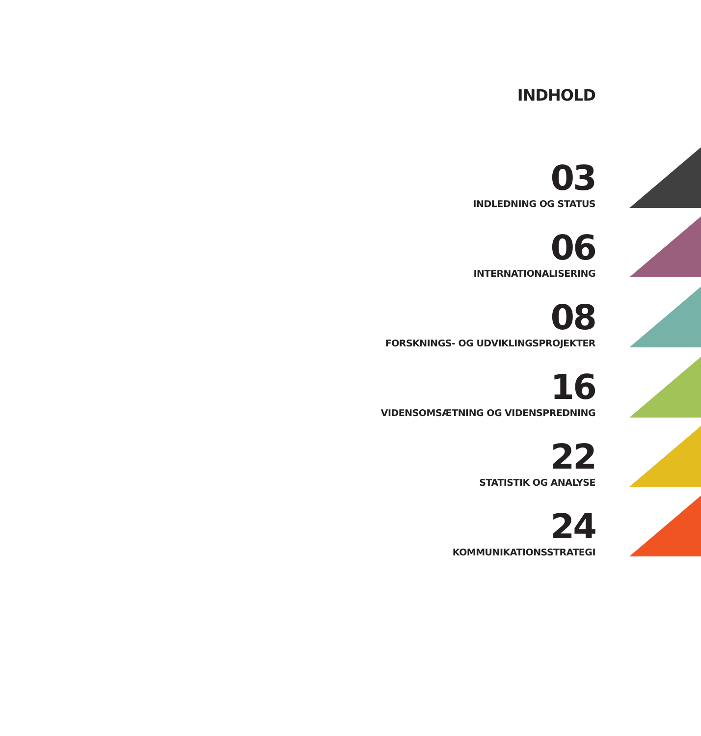INDHOLD
03
INDLEDNING OG STATUS
06
INTERNATIONALISERING
08
FORSKNINGS- OG UDVIKLINGSPROJEKTER
16
VIDENSOMSÆTNING OG VIDENSPREDNING
22
STATISTIK OG ANALYSE
24
KOMMUNIKATIONSSTRATEGI